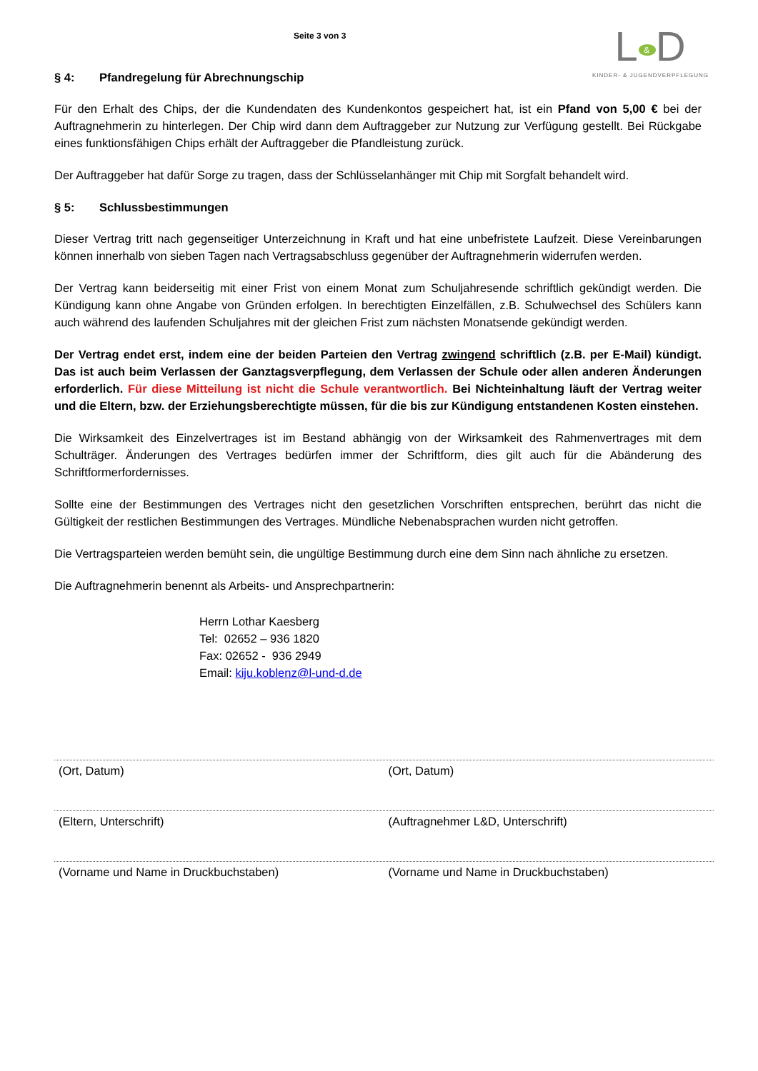Seite 3 von 3
L & D
KINDER- & JUGENDVERPFLEGUNG
§ 4: Pfandregelung für Abrechnungschip
Für den Erhalt des Chips, der die Kundendaten des Kundenkontos gespeichert hat, ist ein Pfand von 5,00 € bei der Auftragnehmerin zu hinterlegen. Der Chip wird dann dem Auftraggeber zur Nutzung zur Verfügung gestellt. Bei Rückgabe eines funktionsfähigen Chips erhält der Auftraggeber die Pfandleistung zurück.
Der Auftraggeber hat dafür Sorge zu tragen, dass der Schlüsselanhänger mit Chip mit Sorgfalt behandelt wird.
§ 5: Schlussbestimmungen
Dieser Vertrag tritt nach gegenseitiger Unterzeichnung in Kraft und hat eine unbefristete Laufzeit. Diese Vereinbarungen können innerhalb von sieben Tagen nach Vertragsabschluss gegenüber der Auftragnehmerin widerrufen werden.
Der Vertrag kann beiderseitig mit einer Frist von einem Monat zum Schuljahresende schriftlich gekündigt werden. Die Kündigung kann ohne Angabe von Gründen erfolgen. In berechtigten Einzelfällen, z.B. Schulwechsel des Schülers kann auch während des laufenden Schuljahres mit der gleichen Frist zum nächsten Monatsende gekündigt werden.
Der Vertrag endet erst, indem eine der beiden Parteien den Vertrag zwingend schriftlich (z.B. per E-Mail) kündigt. Das ist auch beim Verlassen der Ganztagsverpflegung, dem Verlassen der Schule oder allen anderen Änderungen erforderlich. Für diese Mitteilung ist nicht die Schule verantwortlich. Bei Nichteinhaltung läuft der Vertrag weiter und die Eltern, bzw. der Erziehungsberechtigte müssen, für die bis zur Kündigung entstandenen Kosten einstehen.
Die Wirksamkeit des Einzelvertrages ist im Bestand abhängig von der Wirksamkeit des Rahmenvertrages mit dem Schulträger. Änderungen des Vertrages bedürfen immer der Schriftform, dies gilt auch für die Abänderung des Schriftformerfordernisses.
Sollte eine der Bestimmungen des Vertrages nicht den gesetzlichen Vorschriften entsprechen, berührt das nicht die Gültigkeit der restlichen Bestimmungen des Vertrages. Mündliche Nebenabsprachen wurden nicht getroffen.
Die Vertragsparteien werden bemüht sein, die ungültige Bestimmung durch eine dem Sinn nach ähnliche zu ersetzen.
Die Auftragnehmerin benennt als Arbeits- und Ansprechpartnerin:
Herrn Lothar Kaesberg
Tel: 02652 – 936 1820
Fax: 02652 - 936 2949
Email: kiju.koblenz@l-und-d.de
(Ort, Datum) (Ort, Datum)
(Eltern, Unterschrift) (Auftragnehmer L&D, Unterschrift)
(Vorname und Name in Druckbuchstaben)
(Vorname und Name in Druckbuchstaben)